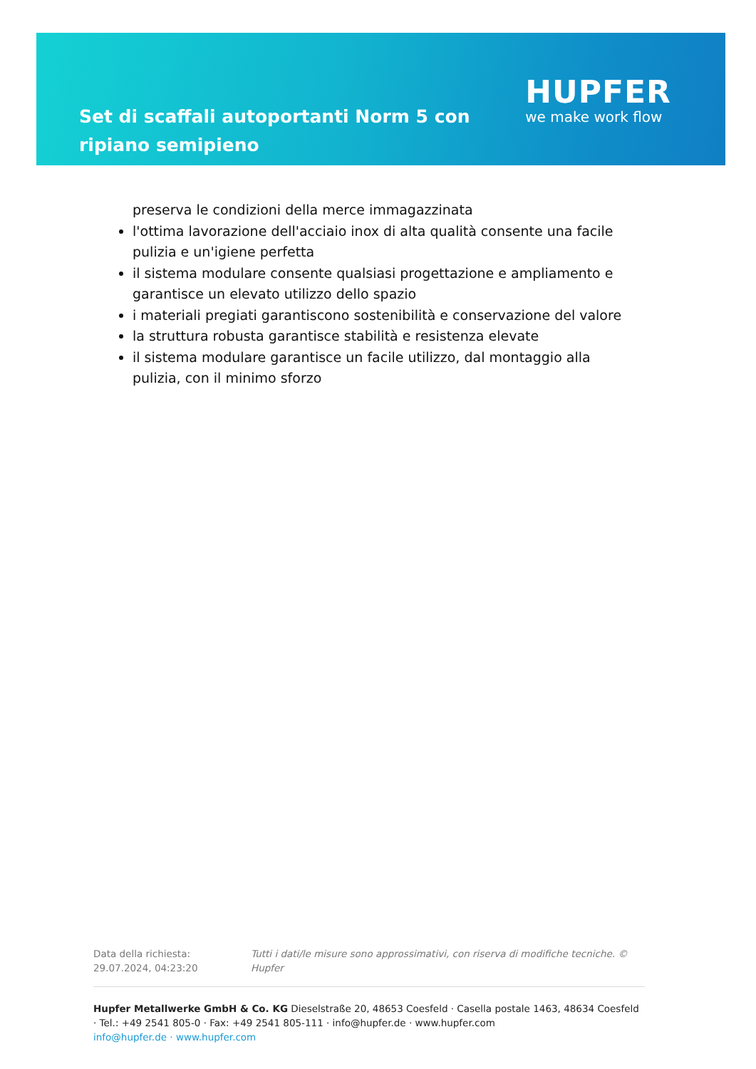Set di scaffali autoportanti Norm 5 con ripiano semipieno
HUPFER
we make work flow
preserva le condizioni della merce immagazzinata
l'ottima lavorazione dell'acciaio inox di alta qualità consente una facile pulizia e un'igiene perfetta
il sistema modulare consente qualsiasi progettazione e ampliamento e garantisce un elevato utilizzo dello spazio
i materiali pregiati garantiscono sostenibilità e conservazione del valore
la struttura robusta garantisce stabilità e resistenza elevate
il sistema modulare garantisce un facile utilizzo, dal montaggio alla pulizia, con il minimo sforzo
Data della richiesta: 29.07.2024, 04:23:20
Tutti i dati/le misure sono approssimativi, con riserva di modifiche tecniche. © Hupfer
Hupfer Metallwerke GmbH & Co. KG Dieselstraße 20, 48653 Coesfeld · Casella postale 1463, 48634 Coesfeld · Tel.: +49 2541 805-0 · Fax: +49 2541 805-111 · info@hupfer.de · www.hupfer.com
info@hupfer.de · www.hupfer.com